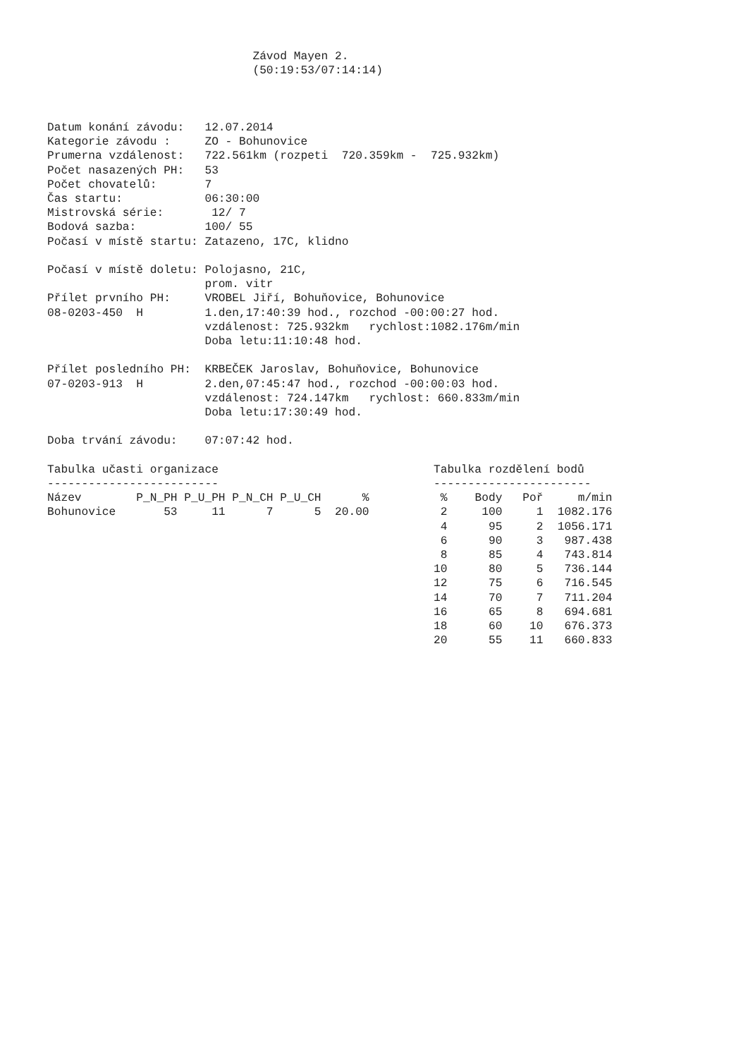Závod Mayen 2.
                              (50:19:53/07:14:14)



Datum konání závodu:   12.07.2014
Kategorie závodu :     ZO - Bohunovice
Prumerna vzdálenost:   722.561km (rozpeti  720.359km -  725.932km)
Počet nasazených PH:   53
Počet chovatelů:       7
Čas startu:            06:30:00
Mistrovská série:       12/ 7
Bodová sazba:          100/ 55
Počasí v místě startu: Zatazeno, 17C, klidno

Počasí v místě doletu: Polojasno, 21C,
                       prom. vitr
Přílet prvního PH:     VROBEL Jiří, Bohuňovice, Bohunovice
08-0203-450  H         1.den,17:40:39 hod., rozchod -00:00:27 hod.
                       vzdálenost: 725.932km   rychlost:1082.176m/min
                       Doba letu:11:10:48 hod.

Přílet posledního PH:  KRBEČEK Jaroslav, Bohuňovice, Bohunovice
07-0203-913  H         2.den,07:45:47 hod., rozchod -00:00:03 hod.
                       vzdálenost: 724.147km   rychlost: 660.833m/min
                       Doba letu:17:30:49 hod.

Doba trvání závodu:    07:07:42 hod.
Tabulka učasti organizace
-------------------------
Název        P_N_PH P_U_PH P_N_CH P_U_CH      %
Bohunovice       53     11      7      5  20.00
Tabulka rozdělení bodů
-----------------------
| % | Body | Poř | m/min |
| --- | --- | --- | --- |
| 2 | 100 | 1 | 1082.176 |
| 4 | 95 | 2 | 1056.171 |
| 6 | 90 | 3 | 987.438 |
| 8 | 85 | 4 | 743.814 |
| 10 | 80 | 5 | 736.144 |
| 12 | 75 | 6 | 716.545 |
| 14 | 70 | 7 | 711.204 |
| 16 | 65 | 8 | 694.681 |
| 18 | 60 | 10 | 676.373 |
| 20 | 55 | 11 | 660.833 |